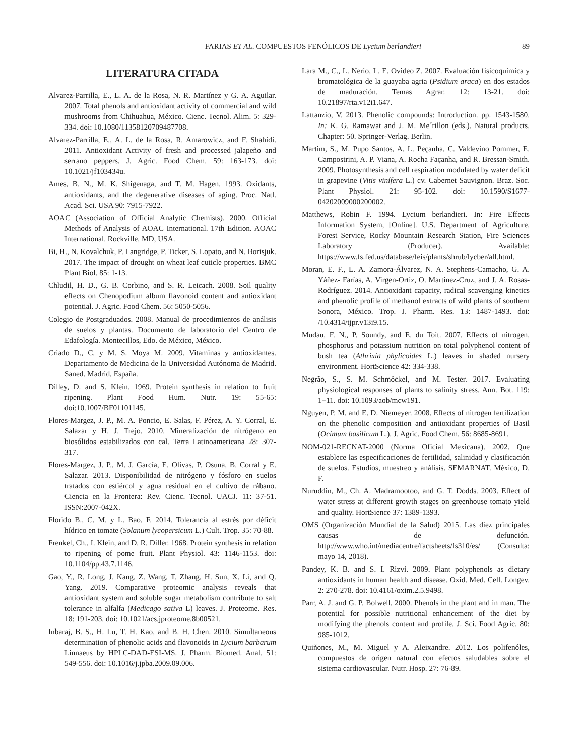FARIAS ET AL. COMPUESTOS FENÓLICOS DE Lycium berlandieri 89
LITERATURA CITADA
Alvarez-Parrilla, E., L. A. de la Rosa, N. R. Martínez y G. A. Aguilar. 2007. Total phenols and antioxidant activity of commercial and wild mushrooms from Chihuahua, México. Cienc. Tecnol. Alim. 5: 329-334. doi: 10.1080/11358120709487708.
Alvarez-Parrilla, E., A. L. de la Rosa, R. Amarowicz, and F. Shahidi. 2011. Antioxidant Activity of fresh and processed jalapeño and serrano peppers. J. Agric. Food Chem. 59: 163-173. doi: 10.1021/jf103434u.
Ames, B. N., M. K. Shigenaga, and T. M. Hagen. 1993. Oxidants, antioxidants, and the degenerative diseases of aging. Proc. Natl. Acad. Sci. USA 90: 7915-7922.
AOAC (Association of Official Analytic Chemists). 2000. Official Methods of Analysis of AOAC International. 17th Edition. AOAC International. Rockville, MD, USA.
Bi, H., N. Kovalchuk, P. Langridge, P. Ticker, S. Lopato, and N. Borisjuk. 2017. The impact of drought on wheat leaf cuticle properties. BMC Plant Biol. 85: 1-13.
Chludil, H. D., G. B. Corbino, and S. R. Leicach. 2008. Soil quality effects on Chenopodium album flavonoid content and antioxidant potential. J. Agric. Food Chem. 56: 5050-5056.
Colegio de Postgraduados. 2008. Manual de procedimientos de análisis de suelos y plantas. Documento de laboratorio del Centro de Edafología. Montecillos, Edo. de México, México.
Criado D., C. y M. S. Moya M. 2009. Vitaminas y antioxidantes. Departamento de Medicina de la Universidad Autónoma de Madrid. Saned. Madrid, España.
Dilley, D. and S. Klein. 1969. Protein synthesis in relation to fruit ripening. Plant Food Hum. Nutr. 19: 55-65: doi:10.1007/BF01101145.
Flores-Margez, J. P., M. A. Poncio, E. Salas, F. Pérez, A. Y. Corral, E. Salazar y H. J. Trejo. 2010. Mineralización de nitrógeno en biosólidos estabilizados con cal. Terra Latinoamericana 28: 307-317.
Flores-Margez, J. P., M. J. García, E. Olivas, P. Osuna, B. Corral y E. Salazar. 2013. Disponibilidad de nitrógeno y fósforo en suelos tratados con estiércol y agua residual en el cultivo de rábano. Ciencia en la Frontera: Rev. Cienc. Tecnol. UACJ. 11: 37-51. ISSN:2007-042X.
Florido B., C. M. y L. Bao, F. 2014. Tolerancia al estrés por déficit hídrico en tomate (Solanum lycopersicum L.) Cult. Trop. 35: 70-88.
Frenkel, Ch., I. Klein, and D. R. Diller. 1968. Protein synthesis in relation to ripening of pome fruit. Plant Physiol. 43: 1146-1153. doi: 10.1104/pp.43.7.1146.
Gao, Y., R. Long, J. Kang, Z. Wang, T. Zhang, H. Sun, X. Li, and Q. Yang. 2019. Comparative proteomic analysis reveals that antioxidant system and soluble sugar metabolism contribute to salt tolerance in alfalfa (Medicago sativa L) leaves. J. Proteome. Res. 18: 191-203. doi: 10.1021/acs.jproteome.8b00521.
Inbaraj, B. S., H. Lu, T. H. Kao, and B. H. Chen. 2010. Simultaneous determination of phenolic acids and flavonoids in Lycium barbarum Linnaeus by HPLC-DAD-ESI-MS. J. Pharm. Biomed. Anal. 51: 549-556. doi: 10.1016/j.jpba.2009.09.006.
Lara M., C., L. Nerio, L. E. Ovideo Z. 2007. Evaluación fisicoquímica y bromatológica de la guayaba agria (Psidium araca) en dos estados de maduración. Temas Agrar. 12: 13-21. doi: 10.21897/rta.v12i1.647.
Lattanzio, V. 2013. Phenolic compounds: Introduction. pp. 1543-1580. In: K. G. Ramawat and J. M. Me´rillon (eds.). Natural products, Chapter: 50. Springer-Verlag. Berlin.
Martim, S., M. Pupo Santos, A. L. Peçanha, C. Valdevino Pommer, E. Campostrini, A. P. Viana, A. Rocha Façanha, and R. Bressan-Smith. 2009. Photosynthesis and cell respiration modulated by water deficit in grapevine (Vitis vinífera L.) cv. Cabernet Sauvignon. Braz. Soc. Plant Physiol. 21: 95-102. doi: 10.1590/S1677-04202009000200002.
Matthews, Robin F. 1994. Lycium berlandieri. In: Fire Effects Information System, [Online]. U.S. Department of Agriculture, Forest Service, Rocky Mountain Research Station, Fire Sciences Laboratory (Producer). Available: https://www.fs.fed.us/database/feis/plants/shrub/lycber/all.html.
Moran, E. F., L. A. Zamora-Álvarez, N. A. Stephens-Camacho, G. A. Yáñez- Farías, A. Virgen-Ortiz, O. Martínez-Cruz, and J. A. Rosas-Rodríguez. 2014. Antioxidant capacity, radical scavenging kinetics and phenolic profile of methanol extracts of wild plants of southern Sonora, México. Trop. J. Pharm. Res. 13: 1487-1493. doi: /10.4314/tjpr.v13i9.15.
Mudau, F. N., P. Soundy, and E. du Toit. 2007. Effects of nitrogen, phosphorus and potassium nutrition on total polyphenol content of bush tea (Athrixia phylicoides L.) leaves in shaded nursery environment. HortScience 42: 334-338.
Negrão, S., S. M. Schmöckel, and M. Tester. 2017. Evaluating physiological responses of plants to salinity stress. Ann. Bot. 119: 1−11. doi: 10.1093/aob/mcw191.
Nguyen, P. M. and E. D. Niemeyer. 2008. Effects of nitrogen fertilization on the phenolic composition and antioxidant properties of Basil (Ocimum basilicum L.). J. Agric. Food Chem. 56: 8685-8691.
NOM-021-RECNAT-2000 (Norma Oficial Mexicana). 2002. Que establece las especificaciones de fertilidad, salinidad y clasificación de suelos. Estudios, muestreo y análisis. SEMARNAT. México, D. F.
Nuruddin, M., Ch. A. Madramootoo, and G. T. Dodds. 2003. Effect of water stress at different growth stages on greenhouse tomato yield and quality. HortSience 37: 1389-1393.
OMS (Organización Mundial de la Salud) 2015. Las diez principales causas de defunción. http://www.who.int/mediacentre/factsheets/fs310/es/ (Consulta: mayo 14, 2018).
Pandey, K. B. and S. I. Rizvi. 2009. Plant polyphenols as dietary antioxidants in human health and disease. Oxid. Med. Cell. Longev. 2: 270-278. doi: 10.4161/oxim.2.5.9498.
Parr, A. J. and G. P. Bolwell. 2000. Phenols in the plant and in man. The potential for possible nutritional enhancement of the diet by modifying the phenols content and profile. J. Sci. Food Agric. 80: 985-1012.
Quiñones, M., M. Miguel y A. Aleixandre. 2012. Los polifenóles, compuestos de origen natural con efectos saludables sobre el sistema cardiovascular. Nutr. Hosp. 27: 76-89.